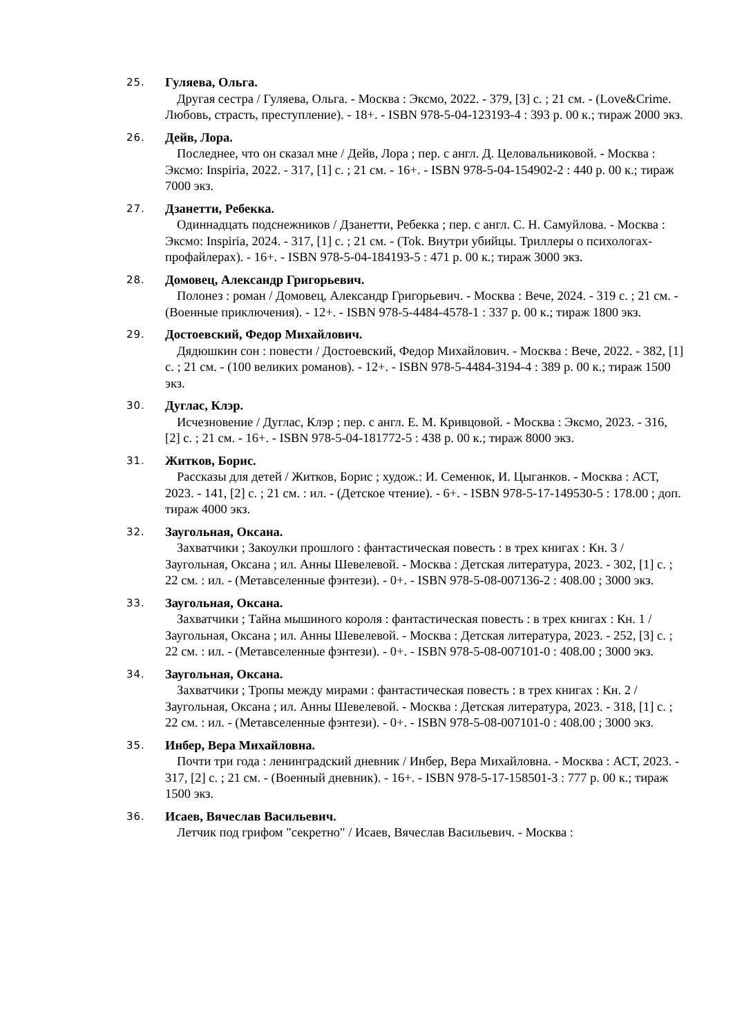25.
Гуляева, Ольга.
Другая сестра / Гуляева, Ольга. - Москва : Эксмо, 2022. - 379, [3] с. ; 21 см. - (Love&Crime. Любовь, страсть, преступление). - 18+. - ISBN 978-5-04-123193-4 : 393 р. 00 к.; тираж 2000 экз.
26.
Дейв, Лора.
Последнее, что он сказал мне / Дейв, Лора ; пер. с англ. Д. Целовальниковой. - Москва : Эксмо: Inspiria, 2022. - 317, [1] с. ; 21 см. - 16+. - ISBN 978-5-04-154902-2 : 440 р. 00 к.; тираж 7000 экз.
27.
Дзанетти, Ребекка.
Одиннадцать подснежников / Дзанетти, Ребекка ; пер. с англ. С. Н. Самуйлова. - Москва : Эксмо: Inspiria, 2024. - 317, [1] с. ; 21 см. - (Tok. Внутри убийцы. Триллеры о психологах-профайлерах). - 16+. - ISBN 978-5-04-184193-5 : 471 р. 00 к.; тираж 3000 экз.
28.
Домовец, Александр Григорьевич.
Полонез : роман / Домовец, Александр Григорьевич. - Москва : Вече, 2024. - 319 с. ; 21 см. - (Военные приключения). - 12+. - ISBN 978-5-4484-4578-1 : 337 р. 00 к.; тираж 1800 экз.
29.
Достоевский, Федор Михайлович.
Дядюшкин сон : повести / Достоевский, Федор Михайлович. - Москва : Вече, 2022. - 382, [1] с. ; 21 см. - (100 великих романов). - 12+. - ISBN 978-5-4484-3194-4 : 389 р. 00 к.; тираж 1500 экз.
30.
Дуглас, Клэр.
Исчезновение / Дуглас, Клэр ; пер. с англ. Е. М. Кривцовой. - Москва : Эксмо, 2023. - 316, [2] с. ; 21 см. - 16+. - ISBN 978-5-04-181772-5 : 438 р. 00 к.; тираж 8000 экз.
31.
Житков, Борис.
Рассказы для детей / Житков, Борис ; худож.: И. Семенюк, И. Цыганков. - Москва : АСТ, 2023. - 141, [2] с. ; 21 см. : ил. - (Детское чтение). - 6+. - ISBN 978-5-17-149530-5 : 178.00 ; доп. тираж 4000 экз.
32.
Заугольная, Оксана.
Захватчики ; Закоулки прошлого : фантастическая повесть : в трех книгах : Кн. 3 / Заугольная, Оксана ; ил. Анны Шевелевой. - Москва : Детская литература, 2023. - 302, [1] с. ; 22 см. : ил. - (Метавселенные фэнтези). - 0+. - ISBN 978-5-08-007136-2 : 408.00 ; 3000 экз.
33.
Заугольная, Оксана.
Захватчики ; Тайна мышиного короля : фантастическая повесть : в трех книгах : Кн. 1 / Заугольная, Оксана ; ил. Анны Шевелевой. - Москва : Детская литература, 2023. - 252, [3] с. ; 22 см. : ил. - (Метавселенные фэнтези). - 0+. - ISBN 978-5-08-007101-0 : 408.00 ; 3000 экз.
34.
Заугольная, Оксана.
Захватчики ; Тропы между мирами : фантастическая повесть : в трех книгах : Кн. 2 / Заугольная, Оксана ; ил. Анны Шевелевой. - Москва : Детская литература, 2023. - 318, [1] с. ; 22 см. : ил. - (Метавселенные фэнтези). - 0+. - ISBN 978-5-08-007101-0 : 408.00 ; 3000 экз.
35.
Инбер, Вера Михайловна.
Почти три года : ленинградский дневник / Инбер, Вера Михайловна. - Москва : АСТ, 2023. - 317, [2] с. ; 21 см. - (Военный дневник). - 16+. - ISBN 978-5-17-158501-3 : 777 р. 00 к.; тираж 1500 экз.
36.
Исаев, Вячеслав Васильевич.
Летчик под грифом "секретно" / Исаев, Вячеслав Васильевич. - Москва :